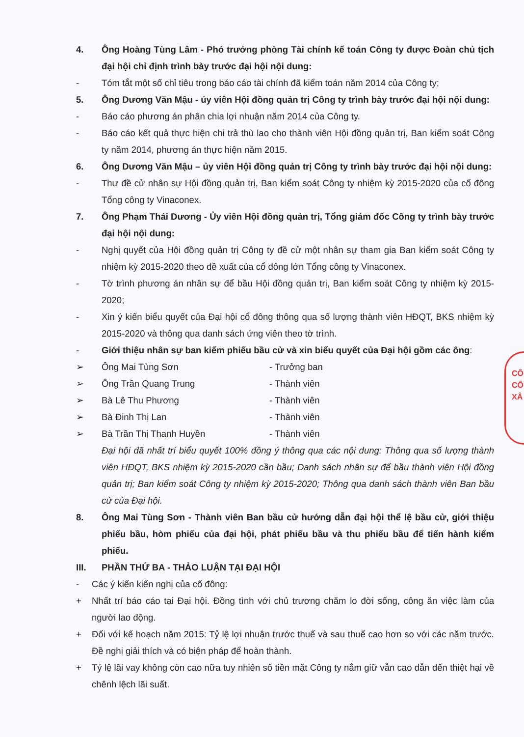4. Ông Hoàng Tùng Lâm - Phó trưởng phòng Tài chính kế toán Công ty được Đoàn chủ tịch đại hội chỉ định trình bày trước đại hội nội dung:
- Tóm tắt một số chỉ tiêu trong báo cáo tài chính đã kiểm toán năm 2014 của Công ty;
5. Ông Dương Văn Mậu - ủy viên Hội đồng quản trị Công ty trình bày trước đại hội nội dung:
- Báo cáo phương án phân chia lợi nhuận năm 2014 của Công ty.
- Báo cáo kết quả thực hiện chi trả thù lao cho thành viên Hội đồng quản trị, Ban kiểm soát Công ty năm 2014, phương án thực hiện năm 2015.
6. Ông Dương Văn Mậu – ủy viên Hội đồng quản trị Công ty trình bày trước đại hội nội dung:
- Thư đề cử nhân sự Hội đồng quản trị, Ban kiểm soát Công ty nhiệm kỳ 2015-2020 của cổ đông Tổng công ty Vinaconex.
7. Ông Phạm Thái Dương - Ủy viên Hội đồng quản trị, Tổng giám đốc Công ty trình bày trước đại hội nội dung:
- Nghị quyết của Hội đồng quản trị Công ty đề cử một nhân sự tham gia Ban kiểm soát Công ty nhiệm kỳ 2015-2020 theo đề xuất của cổ đông lớn Tổng công ty Vinaconex.
- Tờ trình phương án nhân sự để bầu Hội đồng quản trị, Ban kiểm soát Công ty nhiệm kỳ 2015-2020;
- Xin ý kiến biểu quyết của Đại hội cổ đông thông qua số lượng thành viên HĐQT, BKS nhiệm kỳ 2015-2020 và thông qua danh sách ứng viên theo tờ trình.
- Giới thiệu nhân sự ban kiểm phiếu bầu cử và xin biểu quyết của Đại hội gồm các ông:
➢ Ông Mai Tùng Sơn - Trưởng ban
➢ Ông Trần Quang Trung - Thành viên
➢ Bà Lê Thu Phương - Thành viên
➢ Bà Đinh Thị Lan - Thành viên
➢ Bà Trần Thị Thanh Huyền - Thành viên
Đại hội đã nhất trí biểu quyết 100% đồng ý thông qua các nội dung: Thông qua số lượng thành viên HĐQT, BKS nhiệm kỳ 2015-2020 cần bầu; Danh sách nhân sự để bầu thành viên Hội đồng quản trị; Ban kiểm soát Công ty nhiệm kỳ 2015-2020; Thông qua danh sách thành viên Ban bầu cử của Đại hội.
8. Ông Mai Tùng Sơn - Thành viên Ban bầu cử hướng dẫn đại hội thể lệ bầu cử, giới thiệu phiếu bầu, hòm phiếu của đại hội, phát phiếu bầu và thu phiếu bầu để tiến hành kiểm phiếu.
III. PHẦN THỨ BA - THẢO LUẬN TẠI ĐẠI HỘI
- Các ý kiến kiến nghị của cổ đông:
+ Nhất trí báo cáo tại Đại hội. Đồng tình với chủ trương chăm lo đời sống, công ăn việc làm của người lao động.
+ Đối với kế hoạch năm 2015: Tỷ lệ lợi nhuận trước thuế và sau thuế cao hơn so với các năm trước. Đề nghị giải thích và có biện pháp để hoàn thành.
+ Tỷ lệ lãi vay không còn cao nữa tuy nhiên số tiền mặt Công ty nắm giữ vẫn cao dẫn đến thiệt hại về chênh lệch lãi suất.
CÔ
CỔ
XÂ